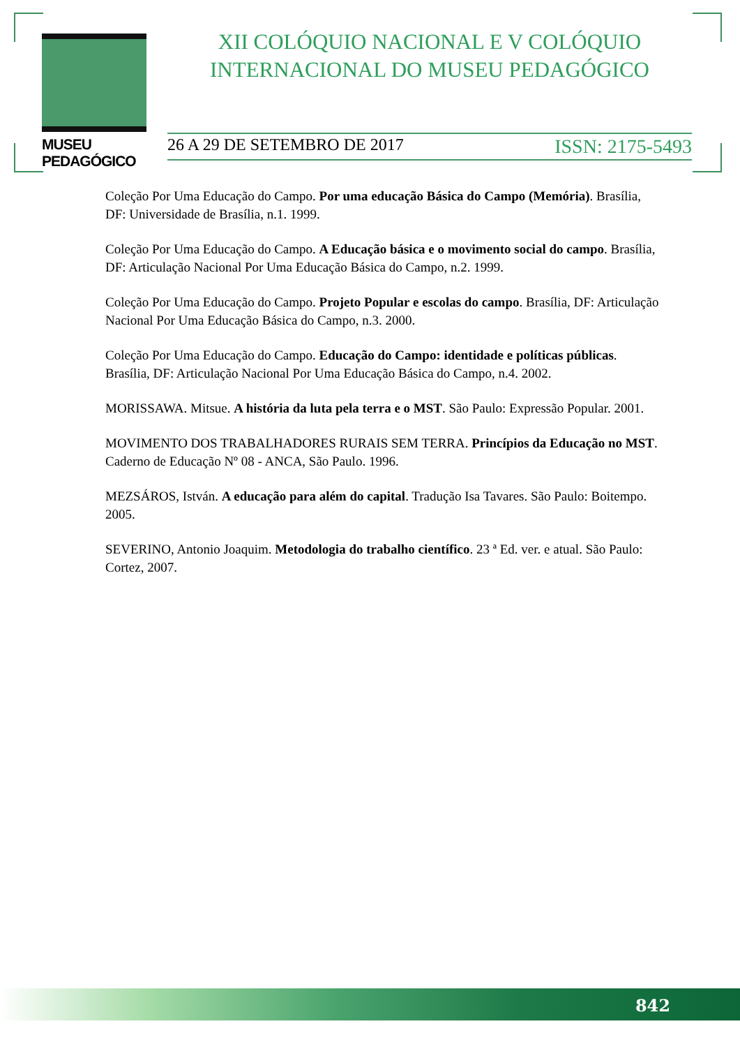MUSEU PEDAGÓGICO
XII COLÓQUIO NACIONAL E V COLÓQUIO
INTERNACIONAL DO MUSEU PEDAGÓGICO
26 A 29 DE SETEMBRO DE 2017 ISSN: 2175-5493
Coleção Por Uma Educação do Campo. Por uma educação Básica do Campo (Memória). Brasília, DF: Universidade de Brasília, n.1. 1999.
Coleção Por Uma Educação do Campo. A Educação básica e o movimento social do campo. Brasília, DF: Articulação Nacional Por Uma Educação Básica do Campo, n.2. 1999.
Coleção Por Uma Educação do Campo. Projeto Popular e escolas do campo. Brasília, DF: Articulação Nacional Por Uma Educação Básica do Campo, n.3. 2000.
Coleção Por Uma Educação do Campo. Educação do Campo: identidade e políticas públicas. Brasília, DF: Articulação Nacional Por Uma Educação Básica do Campo, n.4. 2002.
MORISSAWA. Mitsue. A história da luta pela terra e o MST. São Paulo: Expressão Popular. 2001.
MOVIMENTO DOS TRABALHADORES RURAIS SEM TERRA. Princípios da Educação no MST. Caderno de Educação Nº 08 - ANCA, São Paulo. 1996.
MEZSÁROS, István. A educação para além do capital. Tradução Isa Tavares. São Paulo: Boitempo. 2005.
SEVERINO, Antonio Joaquim. Metodologia do trabalho científico. 23 ª Ed. ver. e atual. São Paulo: Cortez, 2007.
842